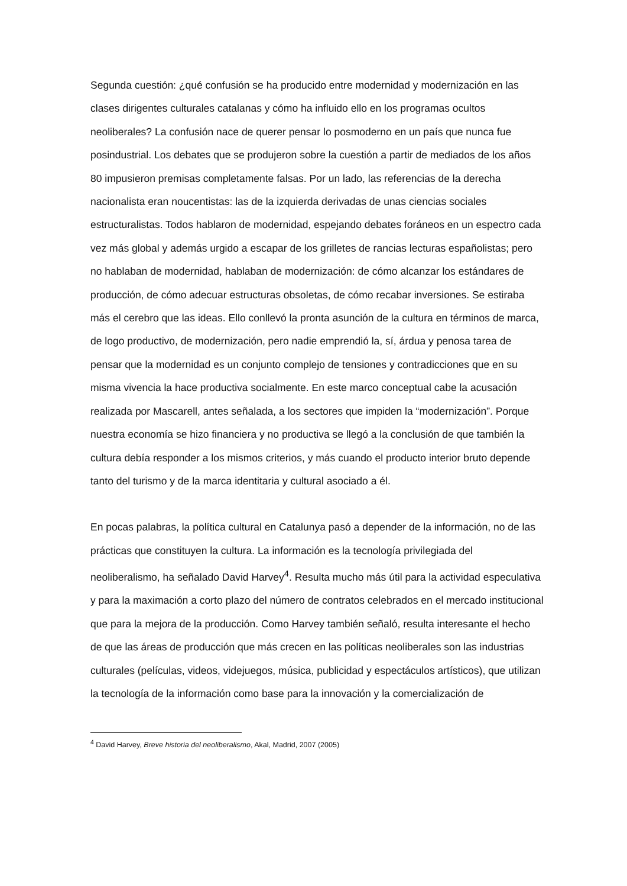Segunda cuestión: ¿qué confusión se ha producido entre modernidad y modernización en las clases dirigentes culturales catalanas y cómo ha influido ello en los programas ocultos neoliberales? La confusión nace de querer pensar lo posmoderno en un país que nunca fue posindustrial. Los debates que se produjeron sobre la cuestión a partir de mediados de los años 80 impusieron premisas completamente falsas. Por un lado, las referencias de la derecha nacionalista eran noucentistas: las de la izquierda derivadas de unas ciencias sociales estructuralistas. Todos hablaron de modernidad, espejando debates foráneos en un espectro cada vez más global y además urgido a escapar de los grilletes de rancias lecturas españolistas; pero no hablaban de modernidad, hablaban de modernización: de cómo alcanzar los estándares de producción, de cómo adecuar estructuras obsoletas, de cómo recabar inversiones. Se estiraba más el cerebro que las ideas. Ello conllevó la pronta asunción de la cultura en términos de marca, de logo productivo, de modernización, pero nadie emprendió la, sí, árdua y penosa tarea de pensar que la modernidad es un conjunto complejo de tensiones y contradicciones que en su misma vivencia la hace productiva socialmente. En este marco conceptual cabe la acusación realizada por Mascarell, antes señalada, a los sectores que impiden la “modernización”. Porque nuestra economía se hizo financiera y no productiva se llegó a la conclusión de que también la cultura debía responder a los mismos criterios, y más cuando el producto interior bruto depende tanto del turismo y de la marca identitaria y cultural asociado a él.
En pocas palabras, la política cultural en Catalunya pasó a depender de la información, no de las prácticas que constituyen la cultura. La información es la tecnología privilegiada del neoliberalismo, ha señalado David Harvey<sup>4</sup>. Resulta mucho más útil para la actividad especulativa y para la maximación a corto plazo del número de contratos celebrados en el mercado institucional que para la mejora de la producción. Como Harvey también señaló, resulta interesante el hecho de que las áreas de producción que más crecen en las políticas neoliberales son las industrias culturales (películas, videos, videjuegos, música, publicidad y espectáculos artísticos), que utilizan la tecnología de la información como base para la innovación y la comercialización de
<sup>4</sup> David Harvey, Breve historia del neoliberalismo, Akal, Madrid, 2007 (2005)